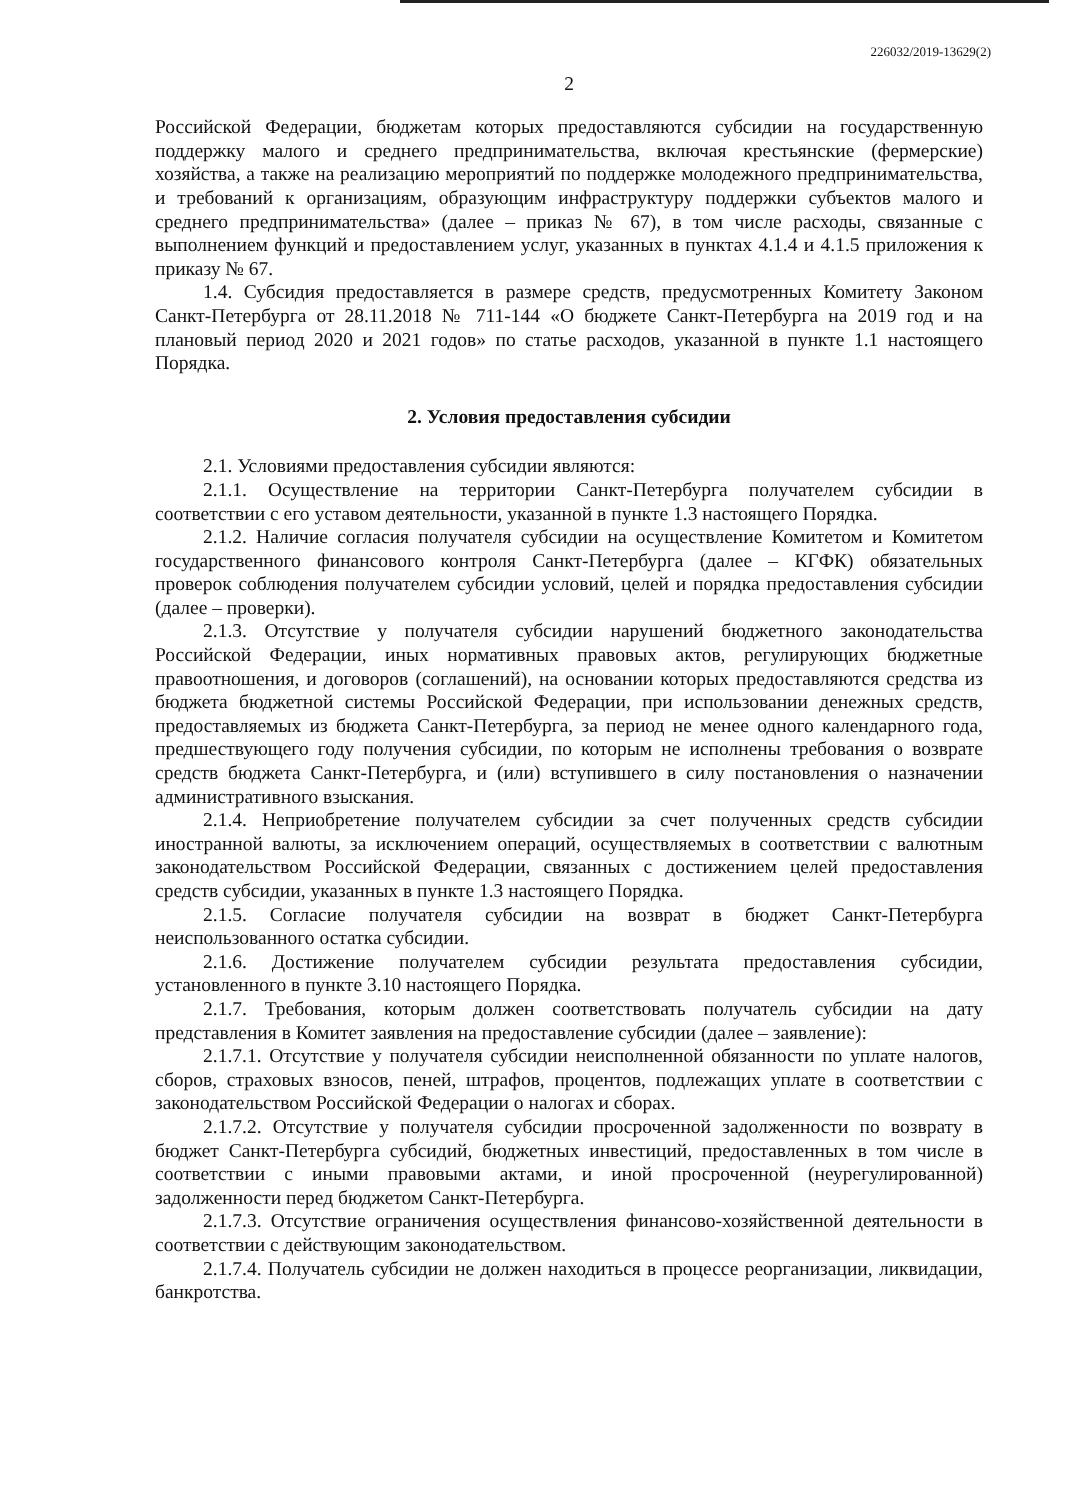226032/2019-13629(2)
2
Российской Федерации, бюджетам которых предоставляются субсидии на государственную поддержку малого и среднего предпринимательства, включая крестьянские (фермерские) хозяйства, а также на реализацию мероприятий по поддержке молодежного предпринимательства, и требований к организациям, образующим инфраструктуру поддержки субъектов малого и среднего предпринимательства» (далее – приказ № 67), в том числе расходы, связанные с выполнением функций и предоставлением услуг, указанных в пунктах 4.1.4 и 4.1.5 приложения к приказу № 67.
1.4. Субсидия предоставляется в размере средств, предусмотренных Комитету Законом Санкт-Петербурга от 28.11.2018 № 711-144 «О бюджете Санкт-Петербурга на 2019 год и на плановый период 2020 и 2021 годов» по статье расходов, указанной в пункте 1.1 настоящего Порядка.
2. Условия предоставления субсидии
2.1. Условиями предоставления субсидии являются:
2.1.1. Осуществление на территории Санкт-Петербурга получателем субсидии в соответствии с его уставом деятельности, указанной в пункте 1.3 настоящего Порядка.
2.1.2. Наличие согласия получателя субсидии на осуществление Комитетом и Комитетом государственного финансового контроля Санкт-Петербурга (далее – КГФК) обязательных проверок соблюдения получателем субсидии условий, целей и порядка предоставления субсидии (далее – проверки).
2.1.3. Отсутствие у получателя субсидии нарушений бюджетного законодательства Российской Федерации, иных нормативных правовых актов, регулирующих бюджетные правоотношения, и договоров (соглашений), на основании которых предоставляются средства из бюджета бюджетной системы Российской Федерации, при использовании денежных средств, предоставляемых из бюджета Санкт-Петербурга, за период не менее одного календарного года, предшествующего году получения субсидии, по которым не исполнены требования о возврате средств бюджета Санкт-Петербурга, и (или) вступившего в силу постановления о назначении административного взыскания.
2.1.4. Неприобретение получателем субсидии за счет полученных средств субсидии иностранной валюты, за исключением операций, осуществляемых в соответствии с валютным законодательством Российской Федерации, связанных с достижением целей предоставления средств субсидии, указанных в пункте 1.3 настоящего Порядка.
2.1.5. Согласие получателя субсидии на возврат в бюджет Санкт-Петербурга неиспользованного остатка субсидии.
2.1.6. Достижение получателем субсидии результата предоставления субсидии, установленного в пункте 3.10 настоящего Порядка.
2.1.7. Требования, которым должен соответствовать получатель субсидии на дату представления в Комитет заявления на предоставление субсидии (далее – заявление):
2.1.7.1. Отсутствие у получателя субсидии неисполненной обязанности по уплате налогов, сборов, страховых взносов, пеней, штрафов, процентов, подлежащих уплате в соответствии с законодательством Российской Федерации о налогах и сборах.
2.1.7.2. Отсутствие у получателя субсидии просроченной задолженности по возврату в бюджет Санкт-Петербурга субсидий, бюджетных инвестиций, предоставленных в том числе в соответствии с иными правовыми актами, и иной просроченной (неурегулированной) задолженности перед бюджетом Санкт-Петербурга.
2.1.7.3. Отсутствие ограничения осуществления финансово-хозяйственной деятельности в соответствии с действующим законодательством.
2.1.7.4. Получатель субсидии не должен находиться в процессе реорганизации, ликвидации, банкротства.